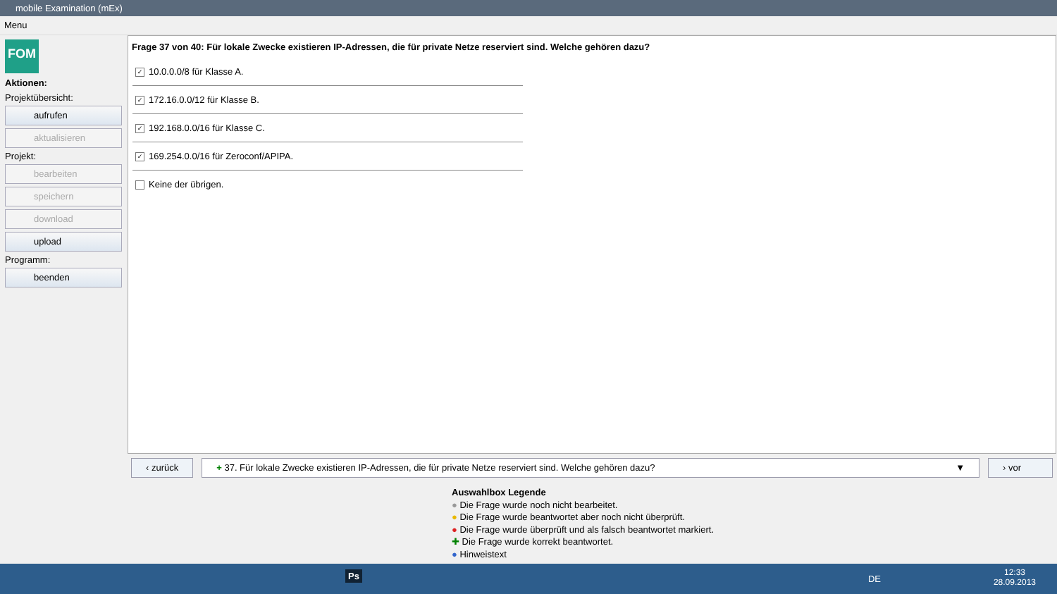mobile Examination (mEx)
Menu
FOM
Aktionen:
Projektübersicht:
aufrufen
aktualisieren
Projekt:
bearbeiten
speichern
download
upload
Programm:
beenden
Frage 37 von 40: Für lokale Zwecke existieren IP-Adressen, die für private Netze reserviert sind. Welche gehören dazu?
✓ 10.0.0.0/8 für Klasse A.
✓ 172.16.0.0/12 für Klasse B.
✓ 192.168.0.0/16 für Klasse C.
✓ 169.254.0.0/16 für Zeroconf/APIPA.
Keine der übrigen.
‹ zurück + 37. Für lokale Zwecke existieren IP-Adressen, die für private Netze reserviert sind. Welche gehören dazu? ▼
› vor
Auswahlbox Legende
● Die Frage wurde noch nicht bearbeitet.
● Die Frage wurde beantwortet aber noch nicht überprüft.
● Die Frage wurde überprüft und als falsch beantwortet markiert.
✚ Die Frage wurde korrekt beantwortet.
● Hinweistext
Ps DE
12:33
28.09.2013